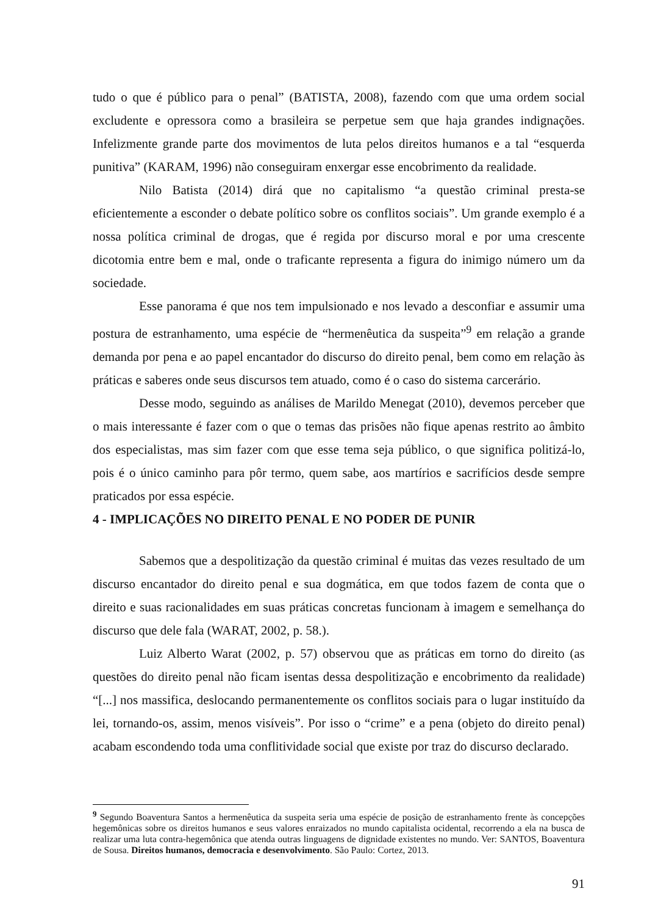tudo o que é público para o penal” (BATISTA, 2008), fazendo com que uma ordem social excludente e opressora como a brasileira se perpetue sem que haja grandes indignações. Infelizmente grande parte dos movimentos de luta pelos direitos humanos e a tal “esquerda punitiva” (KARAM, 1996) não conseguiram enxergar esse encobrimento da realidade.
Nilo Batista (2014) dirá que no capitalismo “a questão criminal presta-se eficientemente a esconder o debate político sobre os conflitos sociais”. Um grande exemplo é a nossa política criminal de drogas, que é regida por discurso moral e por uma crescente dicotomia entre bem e mal, onde o traficante representa a figura do inimigo número um da sociedade.
Esse panorama é que nos tem impulsionado e nos levado a desconfiar e assumir uma postura de estranhamento, uma espécie de “hermenêutica da suspeita”<sup>9</sup> em relação a grande demanda por pena e ao papel encantador do discurso do direito penal, bem como em relação às práticas e saberes onde seus discursos tem atuado, como é o caso do sistema carcerário.
Desse modo, seguindo as análises de Marildo Menegat (2010), devemos perceber que o mais interessante é fazer com o que o temas das prisões não fique apenas restrito ao âmbito dos especialistas, mas sim fazer com que esse tema seja público, o que significa politizá-lo, pois é o único caminho para pôr termo, quem sabe, aos martírios e sacrifícios desde sempre praticados por essa espécie.
4 - IMPLICAÇÕES NO DIREITO PENAL E NO PODER DE PUNIR
Sabemos que a despolitização da questão criminal é muitas das vezes resultado de um discurso encantador do direito penal e sua dogmática, em que todos fazem de conta que o direito e suas racionalidades em suas práticas concretas funcionam à imagem e semelhança do discurso que dele fala (WARAT, 2002, p. 58.).
Luiz Alberto Warat (2002, p. 57) observou que as práticas em torno do direito (as questões do direito penal não ficam isentas dessa despolitização e encobrimento da realidade) “[...] nos massifica, deslocando permanentemente os conflitos sociais para o lugar instituído da lei, tornando-os, assim, menos visíveis”. Por isso o “crime” e a pena (objeto do direito penal) acabam escondendo toda uma conflitividade social que existe por traz do discurso declarado.
<sup>9</sup> Segundo Boaventura Santos a hermenêutica da suspeita seria uma espécie de posição de estranhamento frente às concepções hegemônicas sobre os direitos humanos e seus valores enraizados no mundo capitalista ocidental, recorrendo a ela na busca de realizar uma luta contra-hegemônica que atenda outras linguagens de dignidade existentes no mundo. Ver: SANTOS, Boaventura de Sousa. Direitos humanos, democracia e desenvolvimento. São Paulo: Cortez, 2013.
91